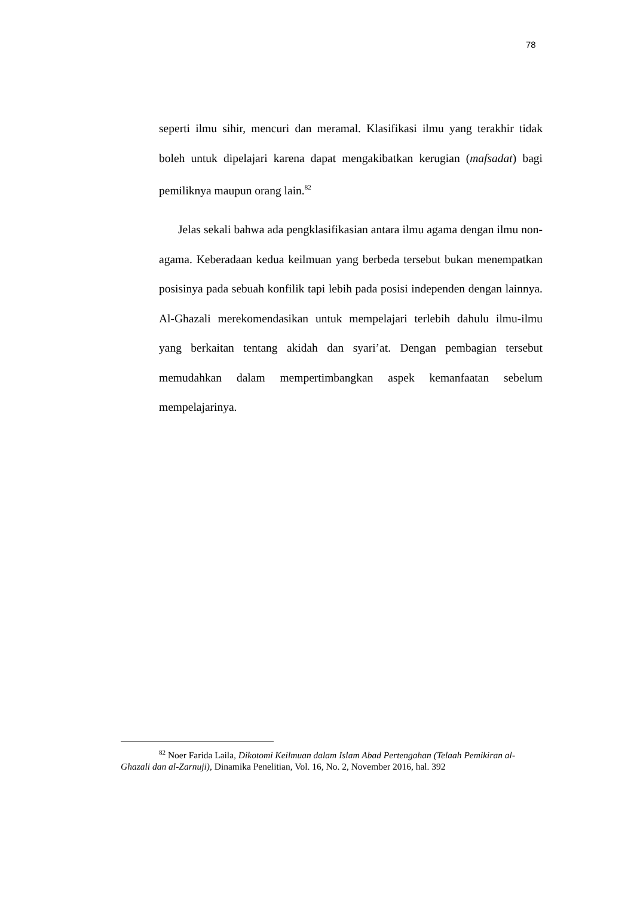78
seperti ilmu sihir, mencuri dan meramal. Klasifikasi ilmu yang terakhir tidak boleh untuk dipelajari karena dapat mengakibatkan kerugian (mafsadat) bagi pemiliknya maupun orang lain.<sup>82</sup>
Jelas sekali bahwa ada pengklasifikasian antara ilmu agama dengan ilmu non-agama. Keberadaan kedua keilmuan yang berbeda tersebut bukan menempatkan posisinya pada sebuah konfilik tapi lebih pada posisi independen dengan lainnya. Al-Ghazali merekomendasikan untuk mempelajari terlebih dahulu ilmu-ilmu yang berkaitan tentang akidah dan syari’at. Dengan pembagian tersebut memudahkan dalam mempertimbangkan aspek kemanfaatan sebelum mempelajarinya.
<sup>82</sup> Noer Farida Laila, Dikotomi Keilmuan dalam Islam Abad Pertengahan (Telaah Pemikiran al-Ghazali dan al-Zarnuji), Dinamika Penelitian, Vol. 16, No. 2, November 2016, hal. 392